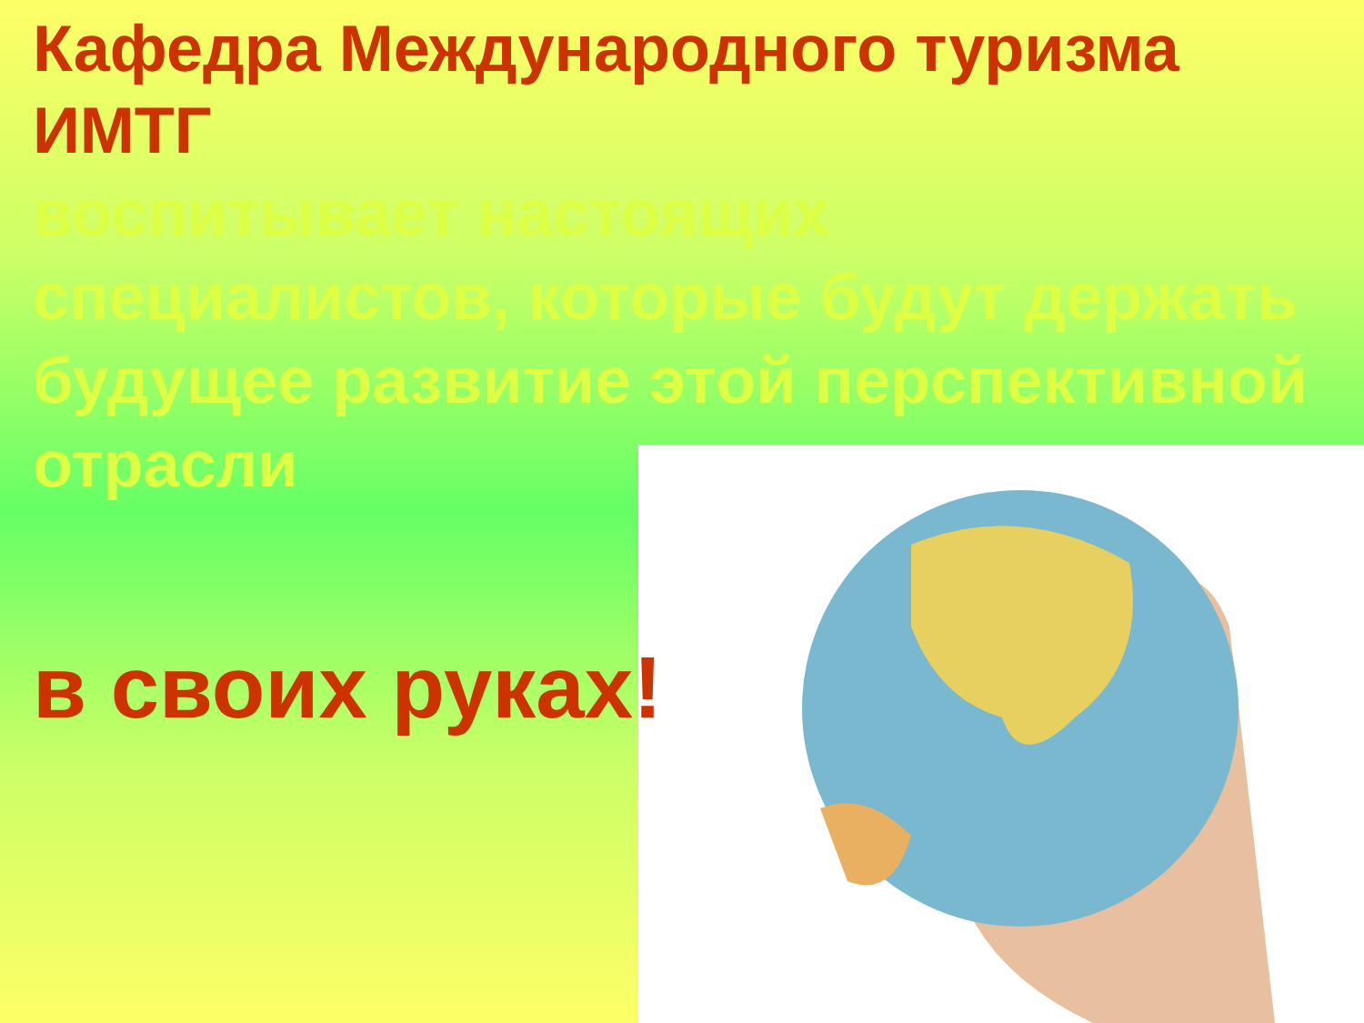Кафедра Международного туризма ИМТГ
воспитывает настоящих
специалистов, которые будут держать
будущее развитие этой перспективной
отрасли
в своих руках!